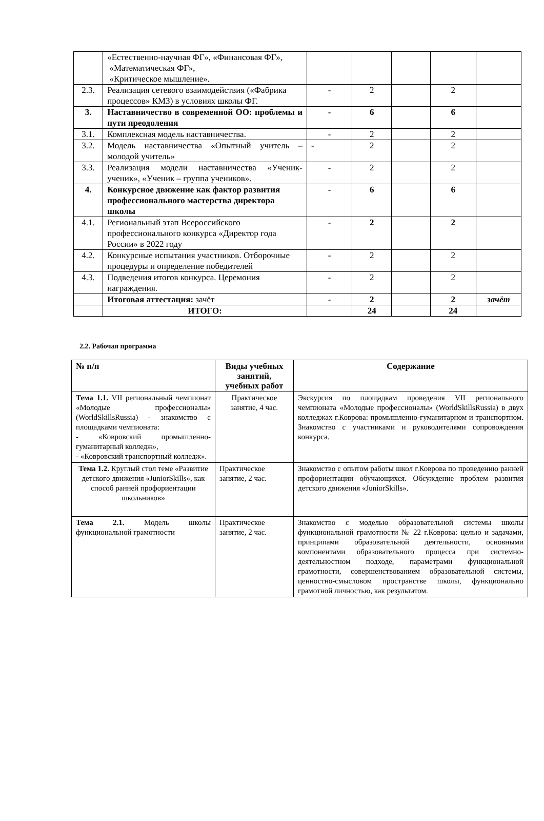| | «Естественно-научная ФГ», «Финансовая ФГ», «Математическая ФГ», «Критическое мышление». | | | | | |
| 2.3. | Реализация сетевого взаимодействия («Фабрика процессов» КМЗ) в условиях школы ФГ. | - | 2 | | 2 | |
| 3. | Наставничество в современной ОО: проблемы и пути преодоления | - | 6 | | 6 | |
| 3.1. | Комплексная модель наставничества. | - | 2 | | 2 | |
| 3.2. | Модель наставничества «Опытный учитель – молодой учитель» | - | 2 | | 2 | |
| 3.3. | Реализация модели наставничества «Ученик-ученик», «Ученик – группа учеников». | - | 2 | | 2 | |
| 4. | Конкурсное движение как фактор развития профессионального мастерства директора школы | - | 6 | | 6 | |
| 4.1. | Региональный этап Всероссийского профессионального конкурса «Директор года России» в 2022 году | - | 2 | | 2 | |
| 4.2. | Конкурсные испытания участников. Отборочные процедуры и определение победителей | - | 2 | | 2 | |
| 4.3. | Подведения итогов конкурса. Церемония награждения. | - | 2 | | 2 | |
| | Итоговая аттестация: зачёт | - | 2 | | 2 | зачёт |
| | ИТОГО: | | 24 | | 24 | |
2.2. Рабочая программа
| № п/п | Виды учебных занятий, учебных работ | Содержание |
| --- | --- | --- |
| Тема 1.1. VII региональный чемпионат «Молодые профессионалы» (WorldSkillsRussia) - знакомство с площадками чемпионата: - «Ковровский промышленно-гуманитарный колледж», - «Ковровский транспортный колледж». | Практическое занятие, 4 час. | Экскурсия по площадкам проведения VII регионального чемпионата «Молодые профессионалы» (WorldSkillsRussia) в двух колледжах г.Коврова: промышленно-гуманитарном и транспортном. Знакомство с участниками и руководителями сопровождения конкурса. |
| Тема 1.2. Круглый стол теме «Развитие детского движения «JuniorSkills», как способ ранней профориентации школьников» | Практическое занятие, 2 час. | Знакомство с опытом работы школ г.Коврова по проведению ранней профориентации обучающихся. Обсуждение проблем развития детского движения «JuniorSkills». |
| Тема 2.1. Модель школы функциональной грамотности | Практическое занятие, 2 час. | Знакомство с моделью образовательной системы школы функциональной грамотности № 22 г.Коврова: целью и задачами, принципами образовательной деятельности, основными компонентами образовательного процесса при системно-деятельностном подходе, параметрами функциональной грамотности, совершенствованием образовательной системы, ценностно-смысловом пространстве школы, функционально грамотной личностью, как результатом. |